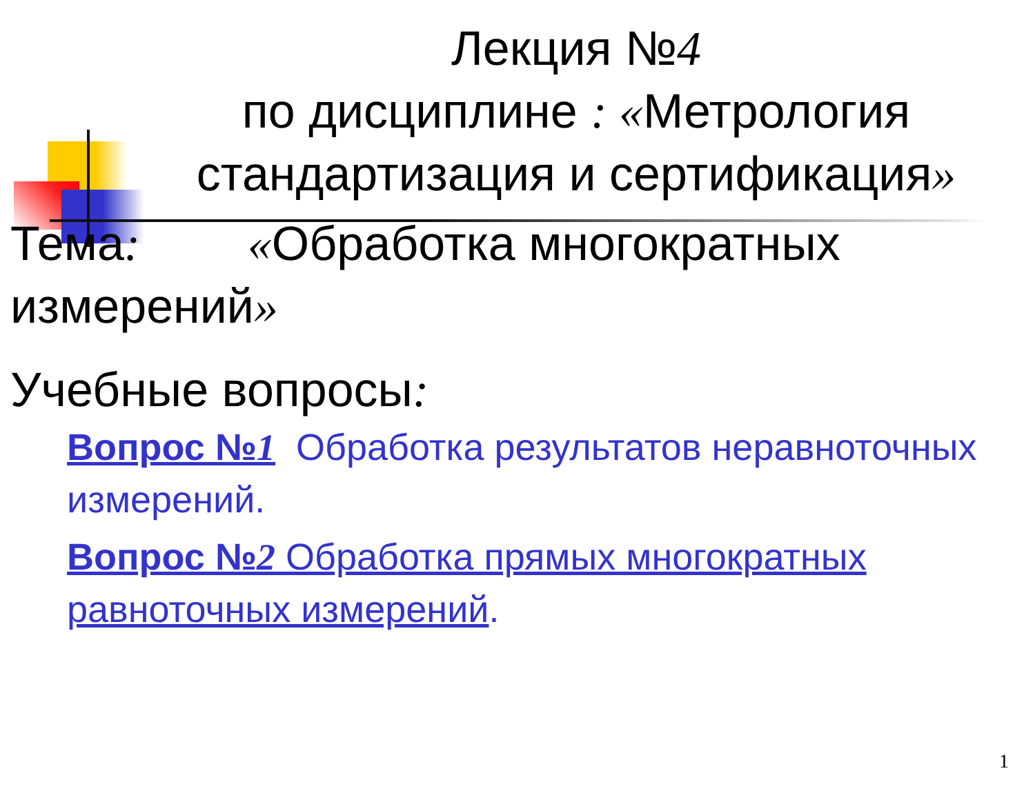Лекция №4
по дисциплине : «Метрология стандартизация и сертификация»
Тема: «Обработка многократных измерений»
Учебные вопросы:
Вопрос №1 Обработка результатов неравноточных измерений.
Вопрос №2 Обработка прямых многократных равноточных измерений.
1